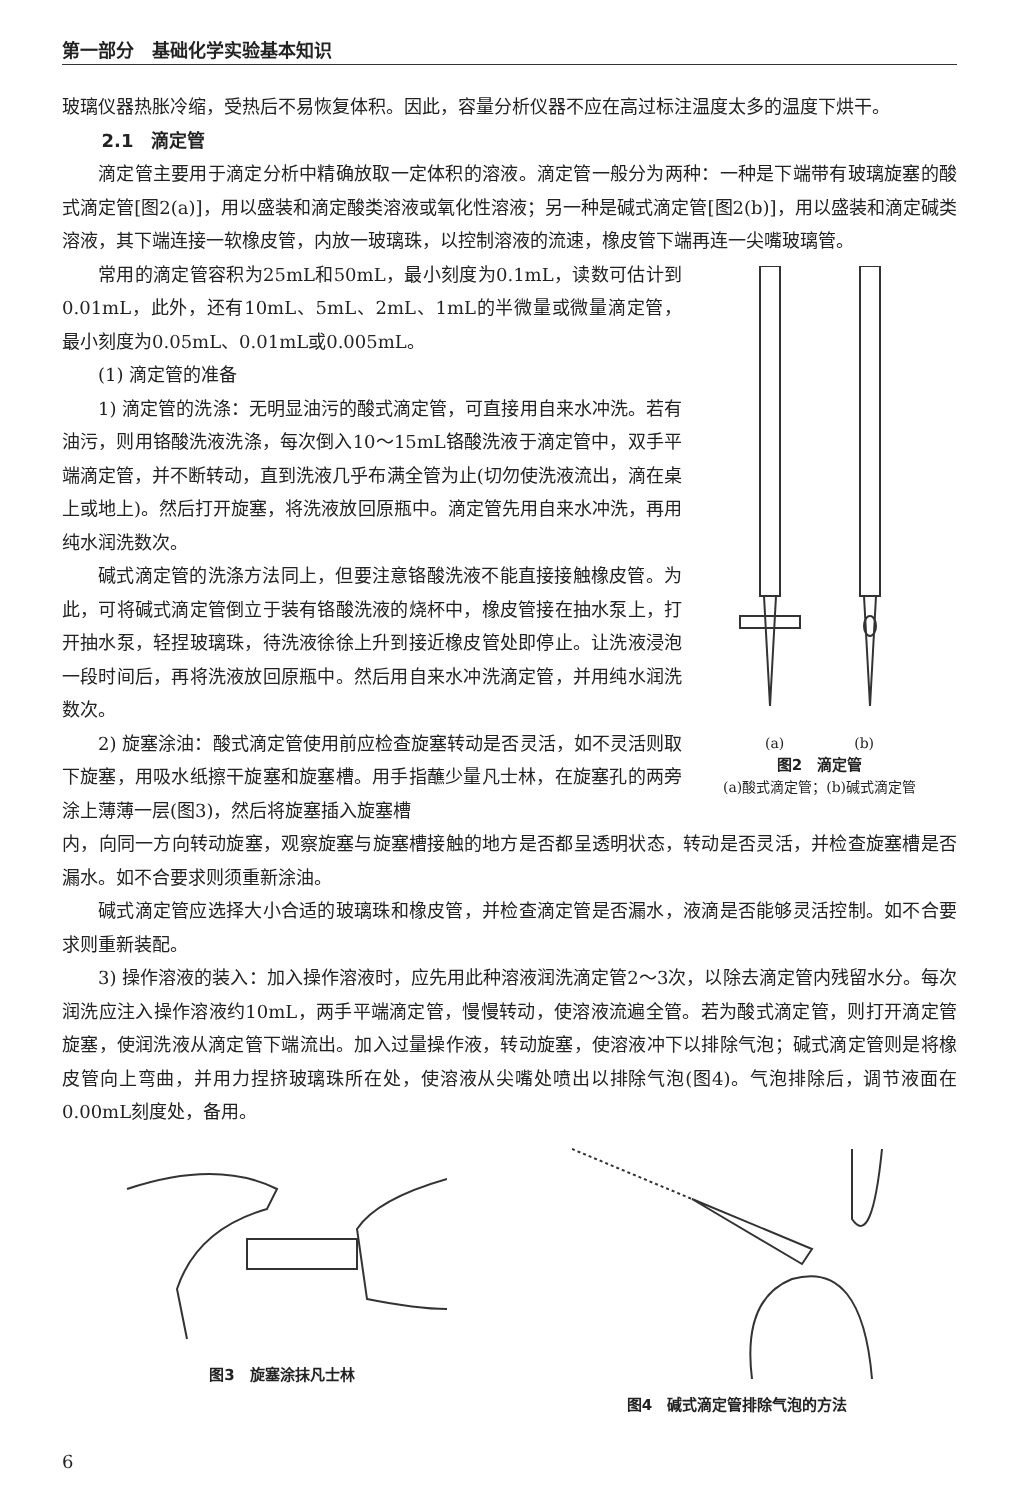第一部分　基础化学实验基本知识
玻璃仪器热胀冷缩，受热后不易恢复体积。因此，容量分析仪器不应在高过标注温度太多的温度下烘干。
2.1　滴定管
滴定管主要用于滴定分析中精确放取一定体积的溶液。滴定管一般分为两种：一种是下端带有玻璃旋塞的酸式滴定管[图2(a)]，用以盛装和滴定酸类溶液或氧化性溶液；另一种是碱式滴定管[图2(b)]，用以盛装和滴定碱类溶液，其下端连接一软橡皮管，内放一玻璃珠，以控制溶液的流速，橡皮管下端再连一尖嘴玻璃管。
常用的滴定管容积为25mL和50mL，最小刻度为0.1mL，读数可估计到0.01mL，此外，还有10mL、5mL、2mL、1mL的半微量或微量滴定管，最小刻度为0.05mL、0.01mL或0.005mL。
(1) 滴定管的准备
1) 滴定管的洗涤：无明显油污的酸式滴定管，可直接用自来水冲洗。若有油污，则用铬酸洗液洗涤，每次倒入10～15mL铬酸洗液于滴定管中，双手平端滴定管，并不断转动，直到洗液几乎布满全管为止(切勿使洗液流出，滴在桌上或地上)。然后打开旋塞，将洗液放回原瓶中。滴定管先用自来水冲洗，再用纯水润洗数次。
碱式滴定管的洗涤方法同上，但要注意铬酸洗液不能直接接触橡皮管。为此，可将碱式滴定管倒立于装有铬酸洗液的烧杯中，橡皮管接在抽水泵上，打开抽水泵，轻捏玻璃珠，待洗液徐徐上升到接近橡皮管处即停止。让洗液浸泡一段时间后，再将洗液放回原瓶中。然后用自来水冲洗滴定管，并用纯水润洗数次。
2) 旋塞涂油：酸式滴定管使用前应检查旋塞转动是否灵活，如不灵活则取下旋塞，用吸水纸擦干旋塞和旋塞槽。用手指蘸少量凡士林，在旋塞孔的两旁涂上薄薄一层(图3)，然后将旋塞插入旋塞槽
(a)　　　　　(b)
图2　滴定管
(a)酸式滴定管；(b)碱式滴定管
内，向同一方向转动旋塞，观察旋塞与旋塞槽接触的地方是否都呈透明状态，转动是否灵活，并检查旋塞槽是否漏水。如不合要求则须重新涂油。
碱式滴定管应选择大小合适的玻璃珠和橡皮管，并检查滴定管是否漏水，液滴是否能够灵活控制。如不合要求则重新装配。
3) 操作溶液的装入：加入操作溶液时，应先用此种溶液润洗滴定管2～3次，以除去滴定管内残留水分。每次润洗应注入操作溶液约10mL，两手平端滴定管，慢慢转动，使溶液流遍全管。若为酸式滴定管，则打开滴定管旋塞，使润洗液从滴定管下端流出。加入过量操作液，转动旋塞，使溶液冲下以排除气泡；碱式滴定管则是将橡皮管向上弯曲，并用力捏挤玻璃珠所在处，使溶液从尖嘴处喷出以排除气泡(图4)。气泡排除后，调节液面在0.00mL刻度处，备用。
图3　旋塞涂抹凡士林 图4　碱式滴定管排除气泡的方法
6